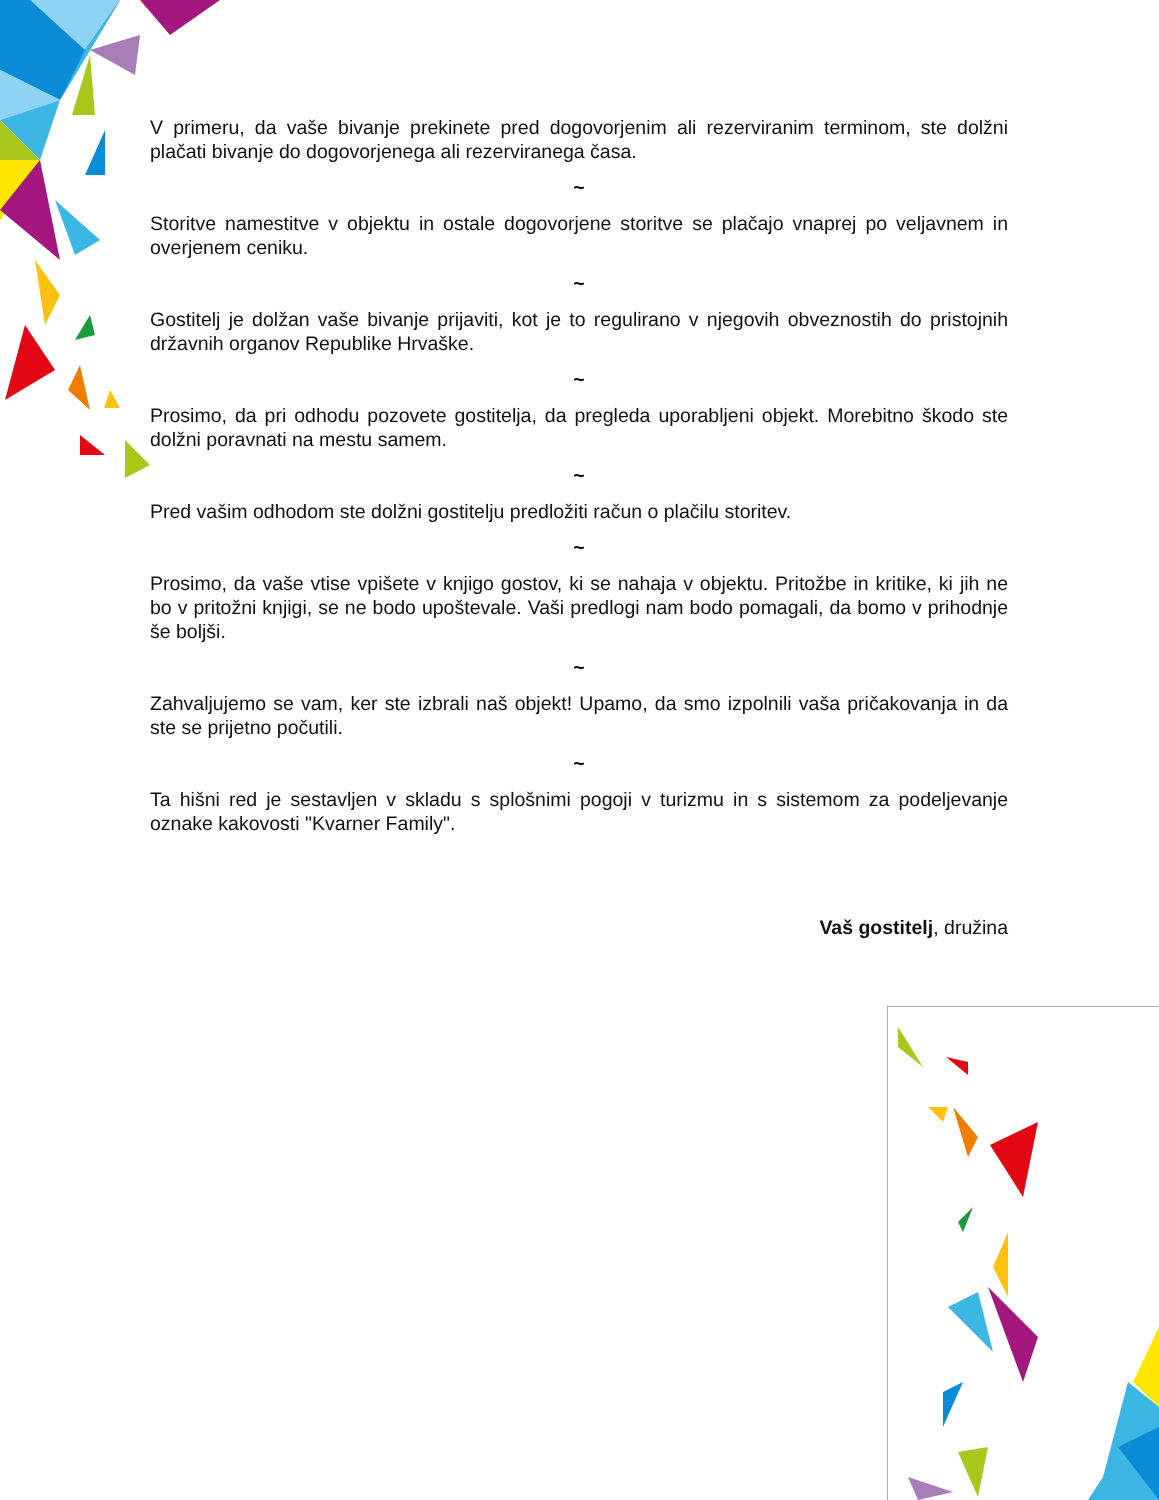V primeru, da vaše bivanje prekinete pred dogovorjenim ali rezerviranim terminom, ste dolžni plačati bivanje do dogovorjenega ali rezerviranega časa.
~
Storitve namestitve v objektu in ostale dogovorjene storitve se plačajo vnaprej po veljavnem in overjenem ceniku.
~
Gostitelj je dolžan vaše bivanje prijaviti, kot je to regulirano v njegovih obveznostih do pristojnih državnih organov Republike Hrvaške.
~
Prosimo, da pri odhodu pozovete gostitelja, da pregleda uporabljeni objekt. Morebitno škodo ste dolžni poravnati na mestu samem.
~
Pred vašim odhodom ste dolžni gostitelju predložiti račun o plačilu storitev.
~
Prosimo, da vaše vtise vpišete v knjigo gostov, ki se nahaja v objektu. Pritožbe in kritike, ki jih ne bo v pritožni knjigi, se ne bodo upoštevale. Vaši predlogi nam bodo pomagali, da bomo v prihodnje še boljši.
~
Zahvaljujemo se vam, ker ste izbrali naš objekt! Upamo, da smo izpolnili vaša pričakovanja in da ste se prijetno počutili.
~
Ta hišni red je sestavljen v skladu s splošnimi pogoji v turizmu in s sistemom za podeljevanje oznake kakovosti "Kvarner Family".
Vaš gostitelj, družina